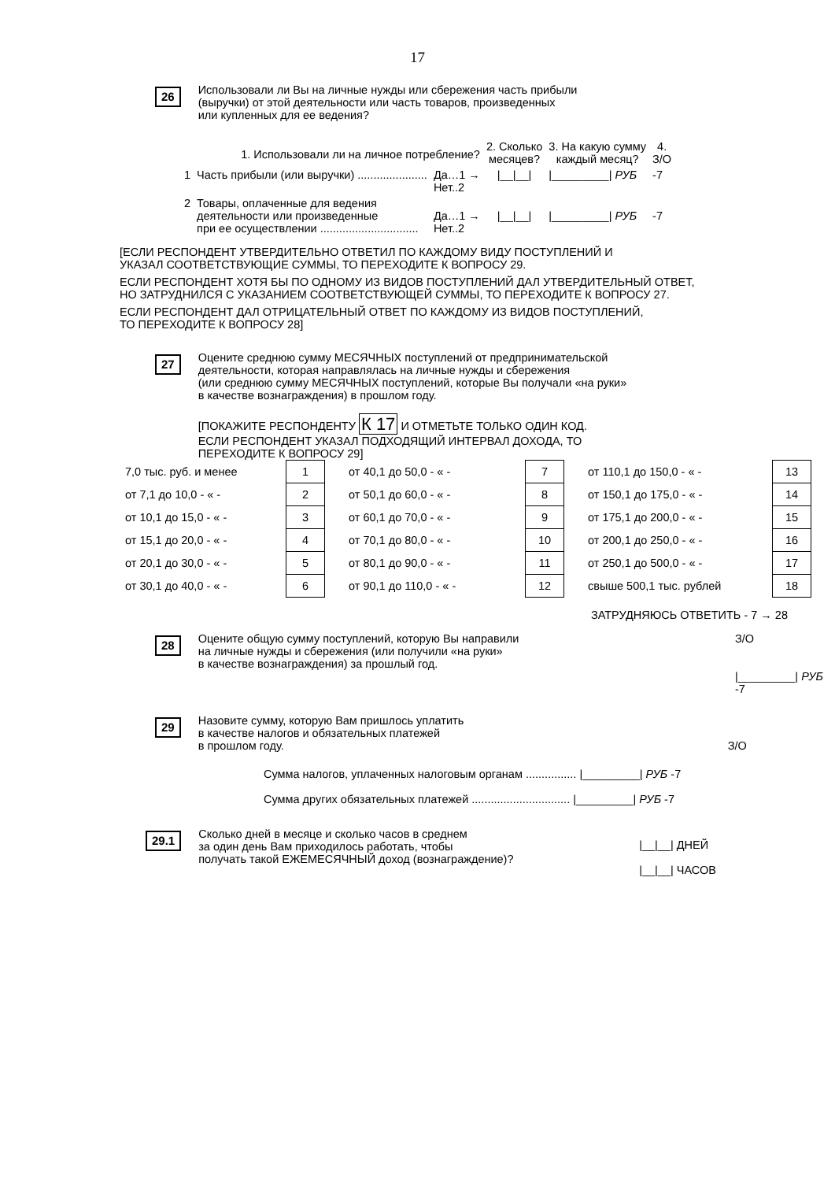17
26
Использовали ли Вы на личные нужды или сбережения часть прибыли
(выручки) от этой деятельности или часть товаров, произведенных
или купленных для ее ведения?
| 1. Использовали ли на личное потребление? | | | 2. Сколько месяцев? | 3. На какую сумму каждый месяц? | 4. З/О |
| 1 | Часть прибыли (или выручки) ...................... | Да…1 → Нет..2 | /__/__/ | /_________/ РУБ | -7 |
| 2 | Товары, оплаченные для ведения деятельности или произведенные при ее осуществлении ............................... | Да…1 → Нет..2 | /__/__/ | /_________/ РУБ | -7 |
[ЕСЛИ РЕСПОНДЕНТ УТВЕРДИТЕЛЬНО ОТВЕТИЛ ПО КАЖДОМУ ВИДУ ПОСТУПЛЕНИЙ И
УКАЗАЛ СООТВЕТСТВУЮЩИЕ СУММЫ, ТО ПЕРЕХОДИТЕ К ВОПРОСУ 29.
ЕСЛИ РЕСПОНДЕНТ ХОТЯ БЫ ПО ОДНОМУ ИЗ ВИДОВ ПОСТУПЛЕНИЙ ДАЛ УТВЕРДИТЕЛЬНЫЙ ОТВЕТ,
НО ЗАТРУДНИЛСЯ С УКАЗАНИЕМ СООТВЕТСТВУЮЩЕЙ СУММЫ, ТО ПЕРЕХОДИТЕ К ВОПРОСУ 27.
ЕСЛИ РЕСПОНДЕНТ ДАЛ ОТРИЦАТЕЛЬНЫЙ ОТВЕТ ПО КАЖДОМУ ИЗ ВИДОВ ПОСТУПЛЕНИЙ,
ТО ПЕРЕХОДИТЕ К ВОПРОСУ 28]
27
Оцените среднюю сумму МЕСЯЧНЫХ поступлений от предпринимательской
деятельности, которая направлялась на личные нужды и сбережения
(или среднюю сумму МЕСЯЧНЫХ поступлений, которые Вы получали «на руки»
в качестве вознаграждения) в прошлом году.
[ПОКАЖИТЕ РЕСПОНДЕНТУ К 17 И ОТМЕТЬТЕ ТОЛЬКО ОДИН КОД.
ЕСЛИ РЕСПОНДЕНТ УКАЗАЛ ПОДХОДЯЩИЙ ИНТЕРВАЛ ДОХОДА, ТО
ПЕРЕХОДИТЕ К ВОПРОСУ 29]
| 7,0 тыс. руб. и менее | 1 | от 40,1 до 50,0 - « - | 7 | от 110,1 до 150,0 - « - | 13 |
| от 7,1 до 10,0 - « - | 2 | от 50,1 до 60,0 - « - | 8 | от 150,1 до 175,0 - « - | 14 |
| от 10,1 до 15,0 - « - | 3 | от 60,1 до 70,0 - « - | 9 | от 175,1 до 200,0 - « - | 15 |
| от 15,1 до 20,0 - « - | 4 | от 70,1 до 80,0 - « - | 10 | от 200,1 до 250,0 - « - | 16 |
| от 20,1 до 30,0 - « - | 5 | от 80,1 до 90,0 - « - | 11 | от 250,1 до 500,0 - « - | 17 |
| от 30,1 до 40,0 - « - | 6 | от 90,1 до 110,0 - « - | 12 | свыше 500,1 тыс. рублей | 18 |
ЗАТРУДНЯЮСЬ ОТВЕТИТЬ - 7 → 28
28
Оцените общую сумму поступлений, которую Вы направили
на личные нужды и сбережения (или получили «на руки»
в качестве вознаграждения) за прошлый год.
З/О
|_________| РУБ -7
29
Назовите сумму, которую Вам пришлось уплатить
в качестве налогов и обязательных платежей
в прошлом году. З/О
Сумма налогов, уплаченных налоговым органам ................ |_________| РУБ -7
Сумма других обязательных платежей ............................... |_________| РУБ -7
29.1
Сколько дней в месяце и сколько часов в среднем
за один день Вам приходилось работать, чтобы
получать такой ЕЖЕМЕСЯЧНЫЙ доход (вознаграждение)?
|__|__| ДНЕЙ
|__|__| ЧАСОВ